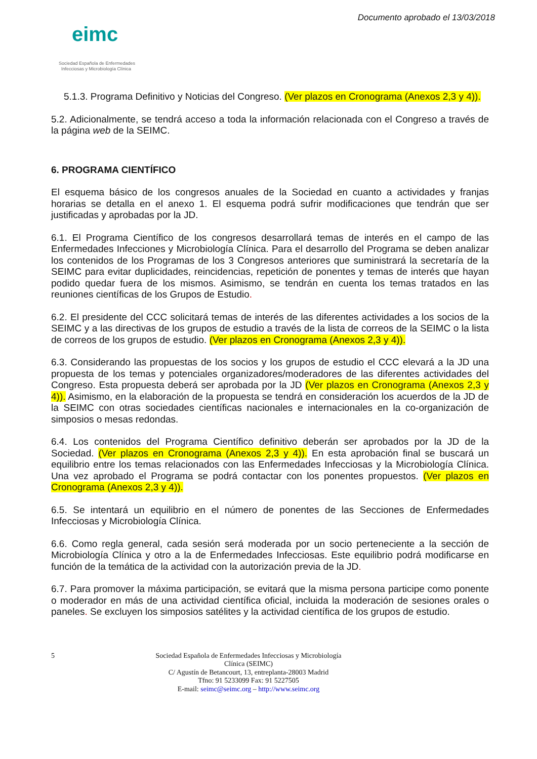eimc
Sociedad Española de Enfermedades
Infecciosas y Microbiología Clínica
Documento aprobado el 13/03/2018
5.1.3. Programa Definitivo y Noticias del Congreso. (Ver plazos en Cronograma (Anexos 2,3 y 4)).
5.2. Adicionalmente, se tendrá acceso a toda la información relacionada con el Congreso a través de la página web de la SEIMC.
6. PROGRAMA CIENTÍFICO
El esquema básico de los congresos anuales de la Sociedad en cuanto a actividades y franjas horarias se detalla en el anexo 1. El esquema podrá sufrir modificaciones que tendrán que ser justificadas y aprobadas por la JD.
6.1. El Programa Científico de los congresos desarrollará temas de interés en el campo de las Enfermedades Infecciones y Microbiología Clínica. Para el desarrollo del Programa se deben analizar los contenidos de los Programas de los 3 Congresos anteriores que suministrará la secretaría de la SEIMC para evitar duplicidades, reincidencias, repetición de ponentes y temas de interés que hayan podido quedar fuera de los mismos. Asimismo, se tendrán en cuenta los temas tratados en las reuniones científicas de los Grupos de Estudio.
6.2. El presidente del CCC solicitará temas de interés de las diferentes actividades a los socios de la SEIMC y a las directivas de los grupos de estudio a través de la lista de correos de la SEIMC o la lista de correos de los grupos de estudio. (Ver plazos en Cronograma (Anexos 2,3 y 4)).
6.3. Considerando las propuestas de los socios y los grupos de estudio el CCC elevará a la JD una propuesta de los temas y potenciales organizadores/moderadores de las diferentes actividades del Congreso. Esta propuesta deberá ser aprobada por la JD (Ver plazos en Cronograma (Anexos 2,3 y 4)). Asimismo, en la elaboración de la propuesta se tendrá en consideración los acuerdos de la JD de la SEIMC con otras sociedades científicas nacionales e internacionales en la co-organización de simposios o mesas redondas.
6.4. Los contenidos del Programa Científico definitivo deberán ser aprobados por la JD de la Sociedad. (Ver plazos en Cronograma (Anexos 2,3 y 4)). En esta aprobación final se buscará un equilibrio entre los temas relacionados con las Enfermedades Infecciosas y la Microbiología Clínica. Una vez aprobado el Programa se podrá contactar con los ponentes propuestos. (Ver plazos en Cronograma (Anexos 2,3 y 4)).
6.5. Se intentará un equilibrio en el número de ponentes de las Secciones de Enfermedades Infecciosas y Microbiología Clínica.
6.6. Como regla general, cada sesión será moderada por un socio perteneciente a la sección de Microbiología Clínica y otro a la de Enfermedades Infecciosas. Este equilibrio podrá modificarse en función de la temática de la actividad con la autorización previa de la JD.
6.7. Para promover la máxima participación, se evitará que la misma persona participe como ponente o moderador en más de una actividad científica oficial, incluida la moderación de sesiones orales o paneles. Se excluyen los simposios satélites y la actividad científica de los grupos de estudio.
5
Sociedad Española de Enfermedades Infecciosas y Microbiología Clínica (SEIMC)
C/ Agustín de Betancourt, 13, entreplanta-28003 Madrid
Tfno: 91 5233099 Fax: 91 5227505
E-mail: seimc@seimc.org – http://www.seimc.org